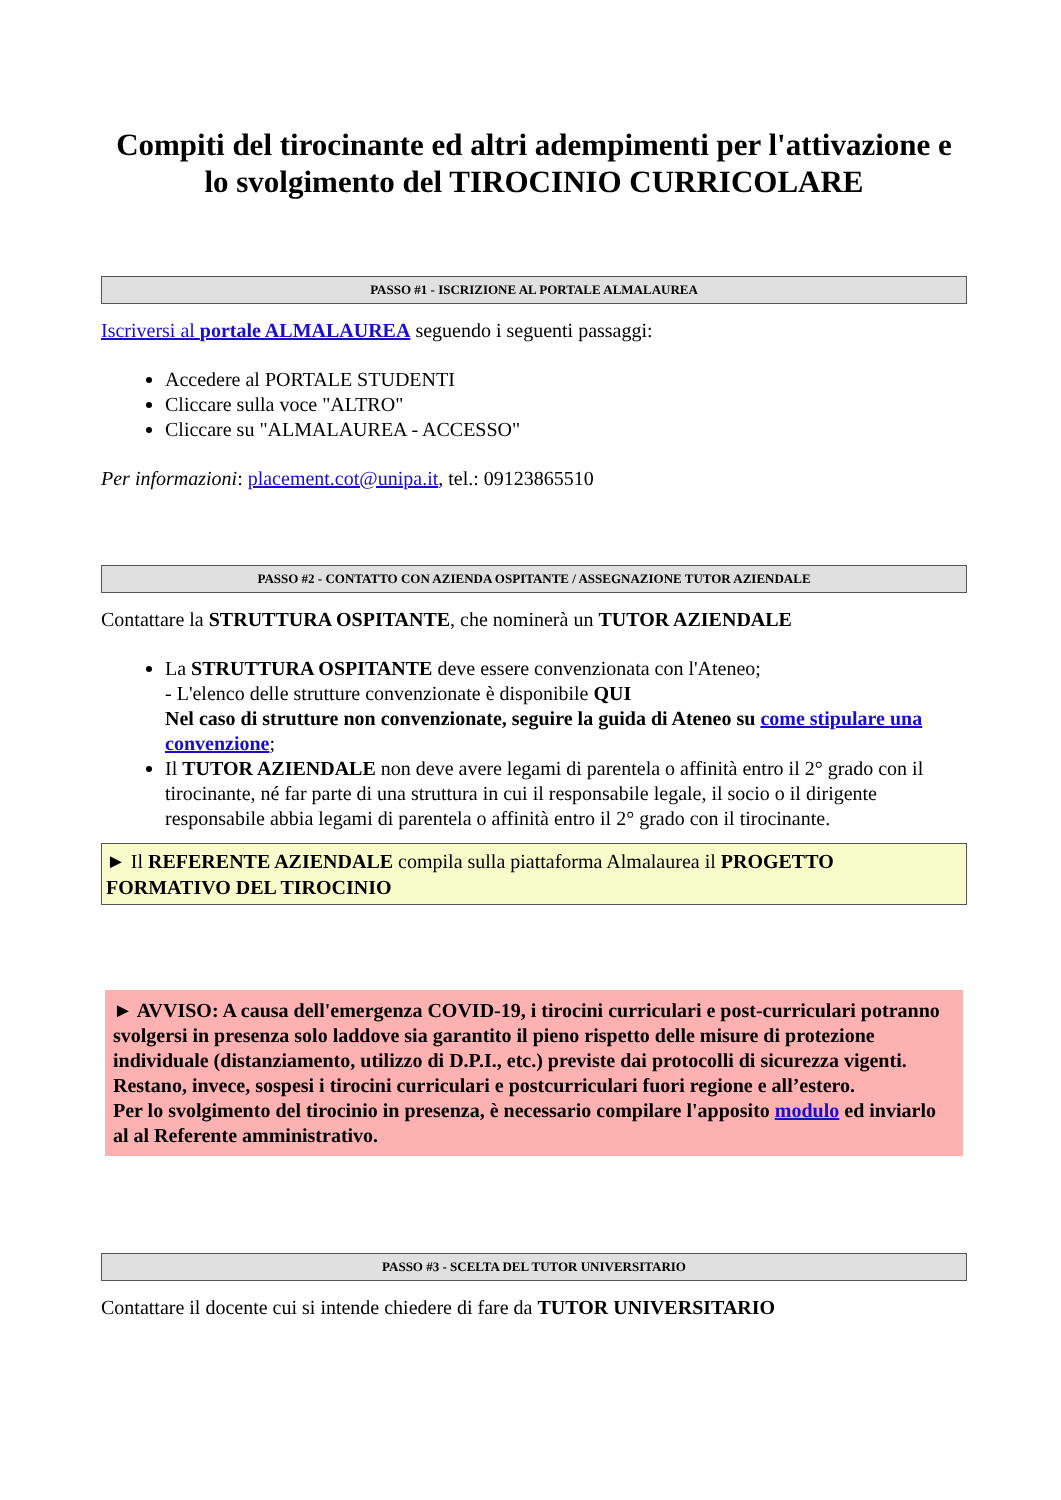Compiti del tirocinante ed altri adempimenti per l'attivazione e lo svolgimento del TIROCINIO CURRICOLARE
PASSO #1 - ISCRIZIONE AL PORTALE ALMALAUREA
Iscriversi al portale ALMALAUREA seguendo i seguenti passaggi:
Accedere al PORTALE STUDENTI
Cliccare sulla voce "ALTRO"
Cliccare su "ALMALAUREA - ACCESSO"
Per informazioni: placement.cot@unipa.it, tel.: 09123865510
PASSO #2 - CONTATTO CON AZIENDA OSPITANTE / ASSEGNAZIONE TUTOR AZIENDALE
Contattare la STRUTTURA OSPITANTE, che nominerà un TUTOR AZIENDALE
La STRUTTURA OSPITANTE deve essere convenzionata con l'Ateneo;
- L'elenco delle strutture convenzionate è disponibile QUI
Nel caso di strutture non convenzionate, seguire la guida di Ateneo su come stipulare una convenzione;
Il TUTOR AZIENDALE non deve avere legami di parentela o affinità entro il 2° grado con il tirocinante, né far parte di una struttura in cui il responsabile legale, il socio o il dirigente responsabile abbia legami di parentela o affinità entro il 2° grado con il tirocinante.
► Il REFERENTE AZIENDALE compila sulla piattaforma Almalaurea il PROGETTO FORMATIVO DEL TIROCINIO
► AVVISO: A causa dell'emergenza COVID-19, i tirocini curriculari e post-curriculari potranno svolgersi in presenza solo laddove sia garantito il pieno rispetto delle misure di protezione individuale (distanziamento, utilizzo di D.P.I., etc.) previste dai protocolli di sicurezza vigenti. Restano, invece, sospesi i tirocini curriculari e postcurriculari fuori regione e all’estero.
Per lo svolgimento del tirocinio in presenza, è necessario compilare l'apposito modulo ed inviarlo al al Referente amministrativo.
PASSO #3 - SCELTA DEL TUTOR UNIVERSITARIO
Contattare il docente cui si intende chiedere di fare da TUTOR UNIVERSITARIO